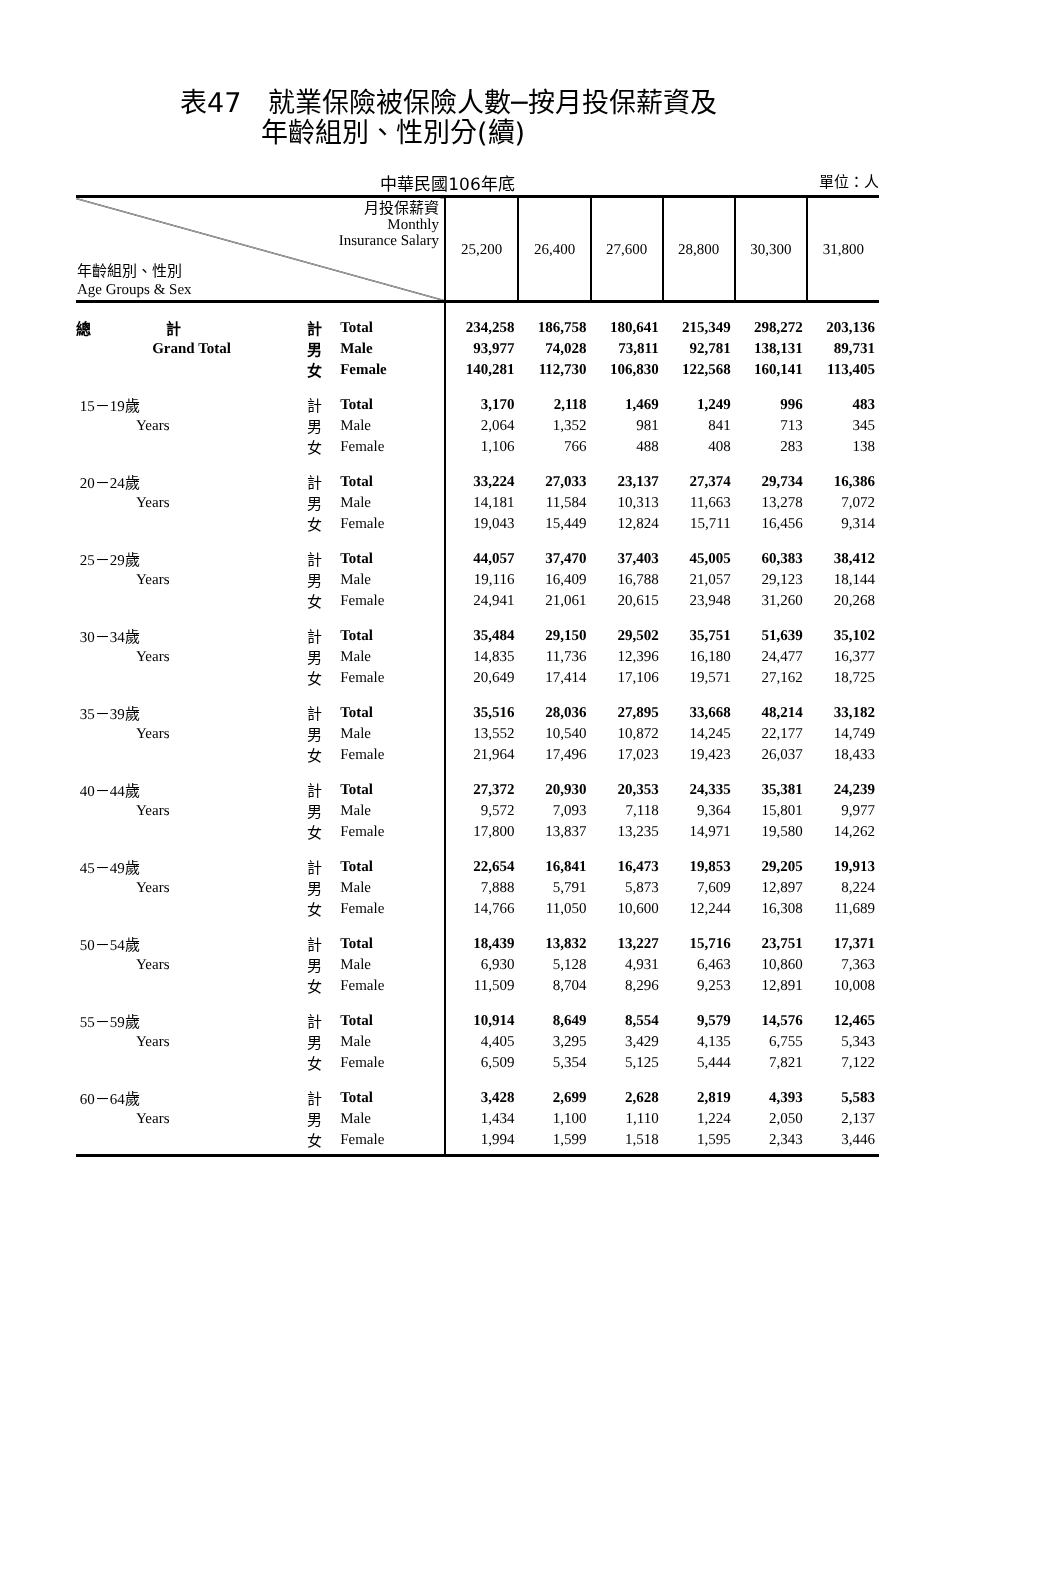表47　就業保險被保險人數─按月投保薪資及
　　　年齡組別、性別分(續)
中華民國106年底 單位：人
| 月投保薪資 Monthly Insurance Salary 年齡組別、性別 Age Groups & Sex | | | 25,200 | 26,400 | 27,600 | 28,800 | 30,300 | 31,800 |
| --- | --- | --- | --- | --- | --- | --- | --- | --- |
| 總 計 | 計 | Total | 234,258 | 186,758 | 180,641 | 215,349 | 298,272 | 203,136 |
| Grand Total | 男 | Male | 93,977 | 74,028 | 73,811 | 92,781 | 138,131 | 89,731 |
| | 女 | Female | 140,281 | 112,730 | 106,830 | 122,568 | 160,141 | 113,405 |
| 15－19歲 | 計 | Total | 3,170 | 2,118 | 1,469 | 1,249 | 996 | 483 |
| Years | 男 | Male | 2,064 | 1,352 | 981 | 841 | 713 | 345 |
| | 女 | Female | 1,106 | 766 | 488 | 408 | 283 | 138 |
| 20－24歲 | 計 | Total | 33,224 | 27,033 | 23,137 | 27,374 | 29,734 | 16,386 |
| Years | 男 | Male | 14,181 | 11,584 | 10,313 | 11,663 | 13,278 | 7,072 |
| | 女 | Female | 19,043 | 15,449 | 12,824 | 15,711 | 16,456 | 9,314 |
| 25－29歲 | 計 | Total | 44,057 | 37,470 | 37,403 | 45,005 | 60,383 | 38,412 |
| Years | 男 | Male | 19,116 | 16,409 | 16,788 | 21,057 | 29,123 | 18,144 |
| | 女 | Female | 24,941 | 21,061 | 20,615 | 23,948 | 31,260 | 20,268 |
| 30－34歲 | 計 | Total | 35,484 | 29,150 | 29,502 | 35,751 | 51,639 | 35,102 |
| Years | 男 | Male | 14,835 | 11,736 | 12,396 | 16,180 | 24,477 | 16,377 |
| | 女 | Female | 20,649 | 17,414 | 17,106 | 19,571 | 27,162 | 18,725 |
| 35－39歲 | 計 | Total | 35,516 | 28,036 | 27,895 | 33,668 | 48,214 | 33,182 |
| Years | 男 | Male | 13,552 | 10,540 | 10,872 | 14,245 | 22,177 | 14,749 |
| | 女 | Female | 21,964 | 17,496 | 17,023 | 19,423 | 26,037 | 18,433 |
| 40－44歲 | 計 | Total | 27,372 | 20,930 | 20,353 | 24,335 | 35,381 | 24,239 |
| Years | 男 | Male | 9,572 | 7,093 | 7,118 | 9,364 | 15,801 | 9,977 |
| | 女 | Female | 17,800 | 13,837 | 13,235 | 14,971 | 19,580 | 14,262 |
| 45－49歲 | 計 | Total | 22,654 | 16,841 | 16,473 | 19,853 | 29,205 | 19,913 |
| Years | 男 | Male | 7,888 | 5,791 | 5,873 | 7,609 | 12,897 | 8,224 |
| | 女 | Female | 14,766 | 11,050 | 10,600 | 12,244 | 16,308 | 11,689 |
| 50－54歲 | 計 | Total | 18,439 | 13,832 | 13,227 | 15,716 | 23,751 | 17,371 |
| Years | 男 | Male | 6,930 | 5,128 | 4,931 | 6,463 | 10,860 | 7,363 |
| | 女 | Female | 11,509 | 8,704 | 8,296 | 9,253 | 12,891 | 10,008 |
| 55－59歲 | 計 | Total | 10,914 | 8,649 | 8,554 | 9,579 | 14,576 | 12,465 |
| Years | 男 | Male | 4,405 | 3,295 | 3,429 | 4,135 | 6,755 | 5,343 |
| | 女 | Female | 6,509 | 5,354 | 5,125 | 5,444 | 7,821 | 7,122 |
| 60－64歲 | 計 | Total | 3,428 | 2,699 | 2,628 | 2,819 | 4,393 | 5,583 |
| Years | 男 | Male | 1,434 | 1,100 | 1,110 | 1,224 | 2,050 | 2,137 |
| | 女 | Female | 1,994 | 1,599 | 1,518 | 1,595 | 2,343 | 3,446 |